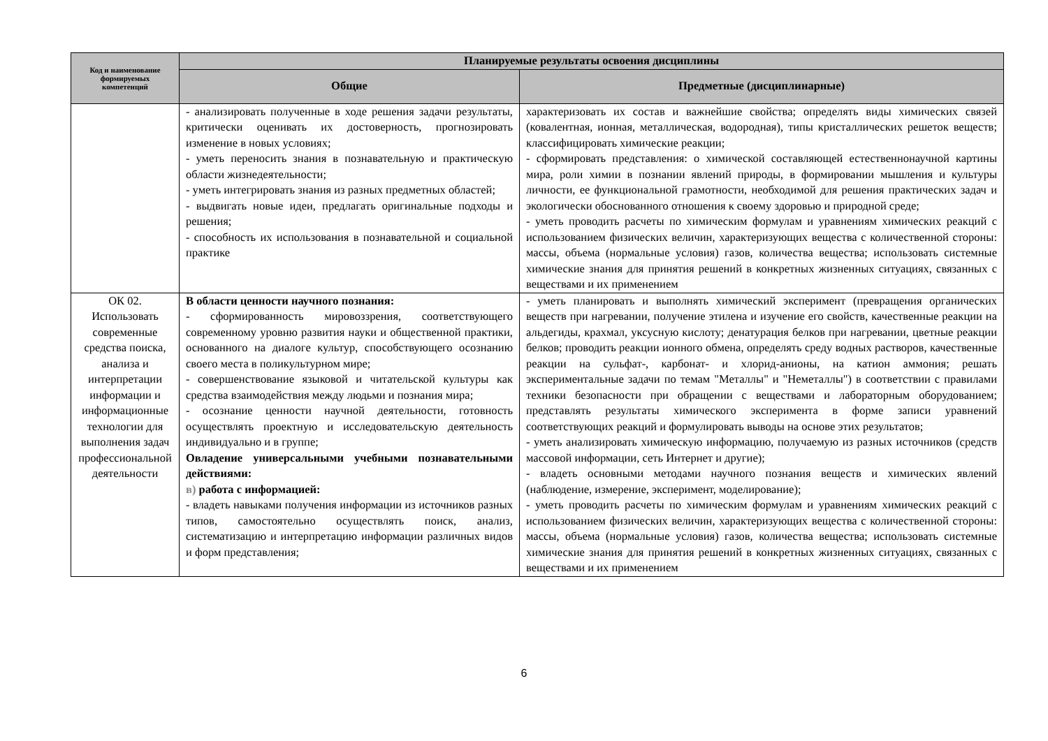| Код и наименование формируемых компетенций | Планируемые результаты освоения дисциплины | |
| --- | --- | --- |
| | Общие | Предметные (дисциплинарные) |
| | - анализировать полученные в ходе решения задачи результаты, критически оценивать их достоверность, прогнозировать изменение в новых условиях; - уметь переносить знания в познавательную и практическую области жизнедеятельности; - уметь интегрировать знания из разных предметных областей; - выдвигать новые идеи, предлагать оригинальные подходы и решения; - способность их использования в познавательной и социальной практике | характеризовать их состав и важнейшие свойства; определять виды химических связей (ковалентная, ионная, металлическая, водородная), типы кристаллических решеток веществ; классифицировать химические реакции; - сформировать представления: о химической составляющей естественнонаучной картины мира, роли химии в познании явлений природы, в формировании мышления и культуры личности, ее функциональной грамотности, необходимой для решения практических задач и экологически обоснованного отношения к своему здоровью и природной среде; - уметь проводить расчеты по химическим формулам и уравнениям химических реакций с использованием физических величин, характеризующих вещества с количественной стороны: массы, объема (нормальные условия) газов, количества вещества; использовать системные химические знания для принятия решений в конкретных жизненных ситуациях, связанных с веществами и их применением |
| ОК 02. Использовать современные средства поиска, анализа и интерпретации информации и информационные технологии для выполнения задач профессиональной деятельности | В области ценности научного познания: - сформированность мировоззрения, соответствующего современному уровню развития науки и общественной практики, основанного на диалоге культур, способствующего осознанию своего места в поликультурном мире; - совершенствование языковой и читательской культуры как средства взаимодействия между людьми и познания мира; - осознание ценности научной деятельности, готовность осуществлять проектную и исследовательскую деятельность индивидуально и в группе; Овладение универсальными учебными познавательными действиями: в) работа с информацией: - владеть навыками получения информации из источников разных типов, самостоятельно осуществлять поиск, анализ, систематизацию и интерпретацию информации различных видов и форм представления; | - уметь планировать и выполнять химический эксперимент (превращения органических веществ при нагревании, получение этилена и изучение его свойств, качественные реакции на альдегиды, крахмал, уксусную кислоту; денатурация белков при нагревании, цветные реакции белков; проводить реакции ионного обмена, определять среду водных растворов, качественные реакции на сульфат-, карбонат- и хлорид-анионы, на катион аммония; решать экспериментальные задачи по темам "Металлы" и "Неметаллы") в соответствии с правилами техники безопасности при обращении с веществами и лабораторным оборудованием; представлять результаты химического эксперимента в форме записи уравнений соответствующих реакций и формулировать выводы на основе этих результатов; - уметь анализировать химическую информацию, получаемую из разных источников (средств массовой информации, сеть Интернет и другие); - владеть основными методами научного познания веществ и химических явлений (наблюдение, измерение, эксперимент, моделирование); - уметь проводить расчеты по химическим формулам и уравнениям химических реакций с использованием физических величин, характеризующих вещества с количественной стороны: массы, объема (нормальные условия) газов, количества вещества; использовать системные химические знания для принятия решений в конкретных жизненных ситуациях, связанных с веществами и их применением |
6